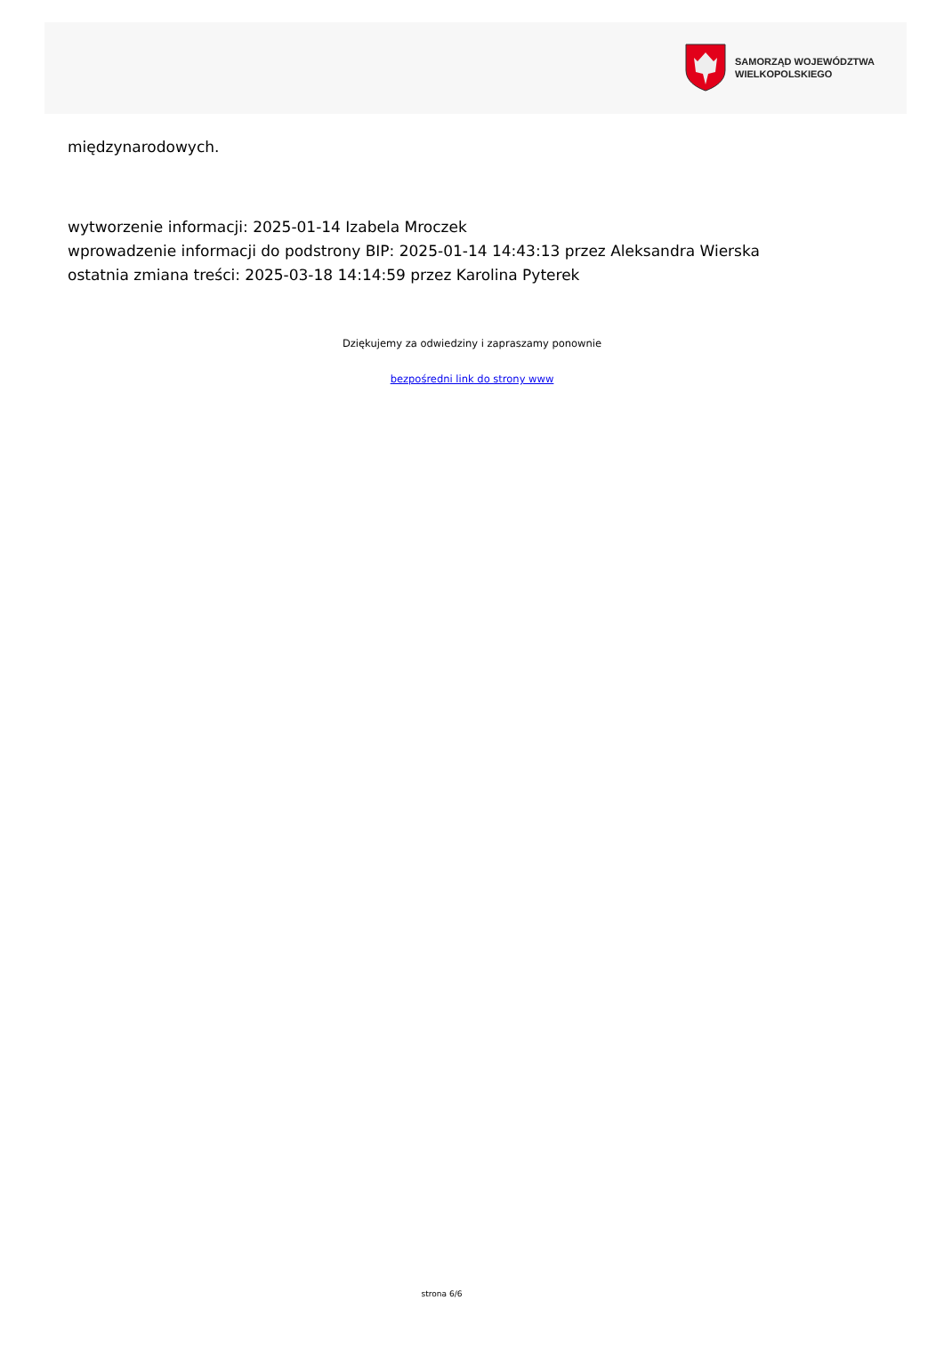SAMORZĄD WOJEWÓDZTWA
WIELKOPOLSKIEGO
międzynarodowych.
wytworzenie informacji: 2025-01-14 Izabela Mroczek
wprowadzenie informacji do podstrony BIP: 2025-01-14 14:43:13 przez Aleksandra Wierska
ostatnia zmiana treści: 2025-03-18 14:14:59 przez Karolina Pyterek
Dziękujemy za odwiedziny i zapraszamy ponownie
bezpośredni link do strony www
strona 6/6